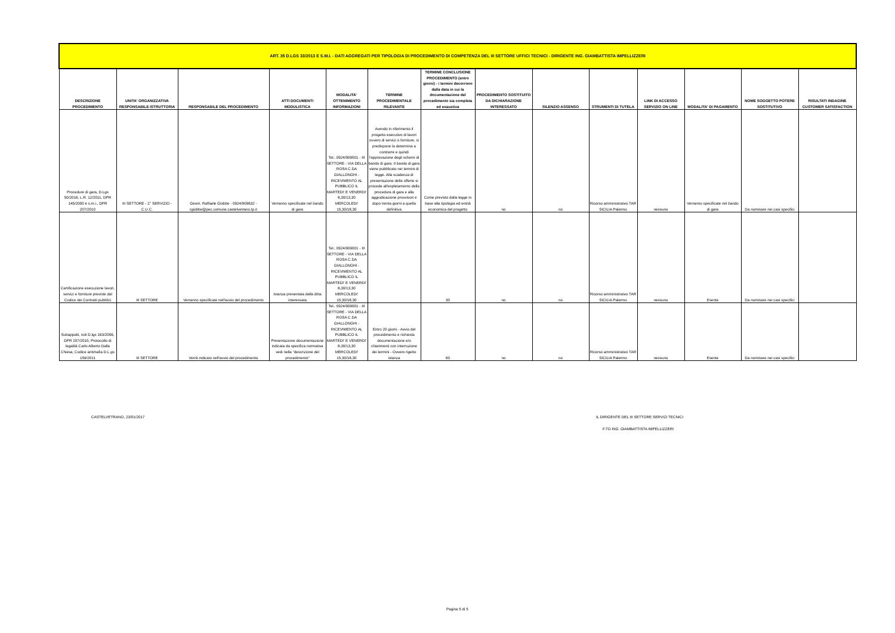| ART. 35 D.LGS 33/2013 E S.M.I. - DATI AGGREGATI PER TIPOLOGIA DI PROCEDIMENTO DI COMPETENZA DEL III SETTORE UFFICI TECNICI - DIRIGENTE ING. GIAMBATTISTA IMPELLIZZERI | | | | | | | | | | | | | |
| DESCRIZIONE PROCEDIMENTO | UNITA' ORGANIZZATIVA RESPONSABILE ISTRUTTORIA | RESPONSABILE DEL PROCEDIMENTO | ATTI DOCUMENTI MODULISTICA | MODALITA' OTTENIMENTO INFORMAZIONI | TERMINE PROCEDIMENTALE RILEVANTE | TERMINE CONCLUSIONE PROCEDIMENTO (entro giorni) - i termini decorrono dalla data in cui la documentazione del procedimento sia completa ed esaustiva | PROCEDIMENTO SOSTITUITO DA DICHIARAZIONE INTERESSATO | SILENZIO ASSENSO | STRUMENTI DI TUTELA | LINK DI ACCESSO SERVIZIO ON LINE | MODALITA' DI PAGAMENTO | NOME SOGGETTO POTERE SOSTITUTIVO | RISULTATI INDAGINE CUSTOMER SATISFACTION |
| Procedure di gara, D.Lgs 50/2016, L.R. 12/2011, DPR 145/2000 e s.m.i., DPR 207/2010 | III SETTORE - 2° SERVIZIO - C.U.C. | Geom. Raffaele Giobbe - 0924/909632 - rgiobbe@pec.comune.castelvetrano.tp.it | Verranno specificate nel bando di gara | Tel.: 0924/909001 - III SETTORE - VIA DELLA ROSA C.DA GIALLONGHI - RICEVIMENTO AL PUBBLICO IL MARTEDI' E VENERDI' 8,30/13,30 MERCOLEDI' 15,30/18,30 | Avendo in riferimento il progetto esecutivo di lavori ovvero di servizi o forniture, si predispone la determina a contrarre e quindi l'approvazione degli schemi di bando di gara. Il bando di gara viene pubblicato nei termini di legge. Alla scadenza di presentazione delle offerte si procede all'espletamento della procedura di gara e alla aggiudicazione provvisori e dopo trenta giorni a quella definitiva | Come previsto dalla legge in base alla tipologia ed entità economica del progetto | no | no | Ricorso amministrativo TAR SICILIA Palermo | nessuno | Verranno specificate nel bando di gara | Da nominare nei casi specifici | |
| Certificazione esecuzione lavori, servizi e forniture previste dal Codice dei Contratti pubblici | III SETTORE | Verranno specificate nell'avvio del procedimento | Istanza presentata dalla ditta interessata | Tel.: 0924/909001 - III SETTORE - VIA DELLA ROSA C.DA GIALLONGHI - RICEVIMENTO AL PUBBLICO IL MARTEDI' E VENERDI' 8,30/13,30 MERCOLEDI' 15,30/18,30 | | 30 | no | no | Ricorso amministrativo TAR SICILIA Palermo | nessuno | Esente | Da nominare nei casi specifici | |
| Subappalti, noli D.lgs 163/2006, DPR 207/2010, Protocollo di legalità Carlo Alberto Dalla Chiesa, Codice antimafia D.L.gs 159/2011 | III SETTORE | Verrà indicato nell'avvio del procedimento | Presentazione documentazione indicata da specifica normativa vedi nella "descrizione del procedimento" | Tel.: 0924/909001 - III SETTORE - VIA DELLA ROSA C.DA GIALLONGHI - RICEVIMENTO AL PUBBLICO IL MARTEDI' E VENERDI' 8,30/13,30 MERCOLEDI' 15,30/18,30 | Entro 20 giorni - Avvio del procedimento e richiesta documentazione e/o chiarimenti con interruzione dei termini - Ovvero rigetto istanza | 60 | no | no | Ricorso amministrativo TAR SICILIA Palermo | nessuno | Esente | Da nominare nei casi specifici | |
CASTELVETRANO, 23/01/2017
IL DIRIGENTE DEL III SETTORE SERVIZI TECNICI
F.TO ING. GIAMBATTISTA IMPELLIZZERI
Pagina 5 di 5